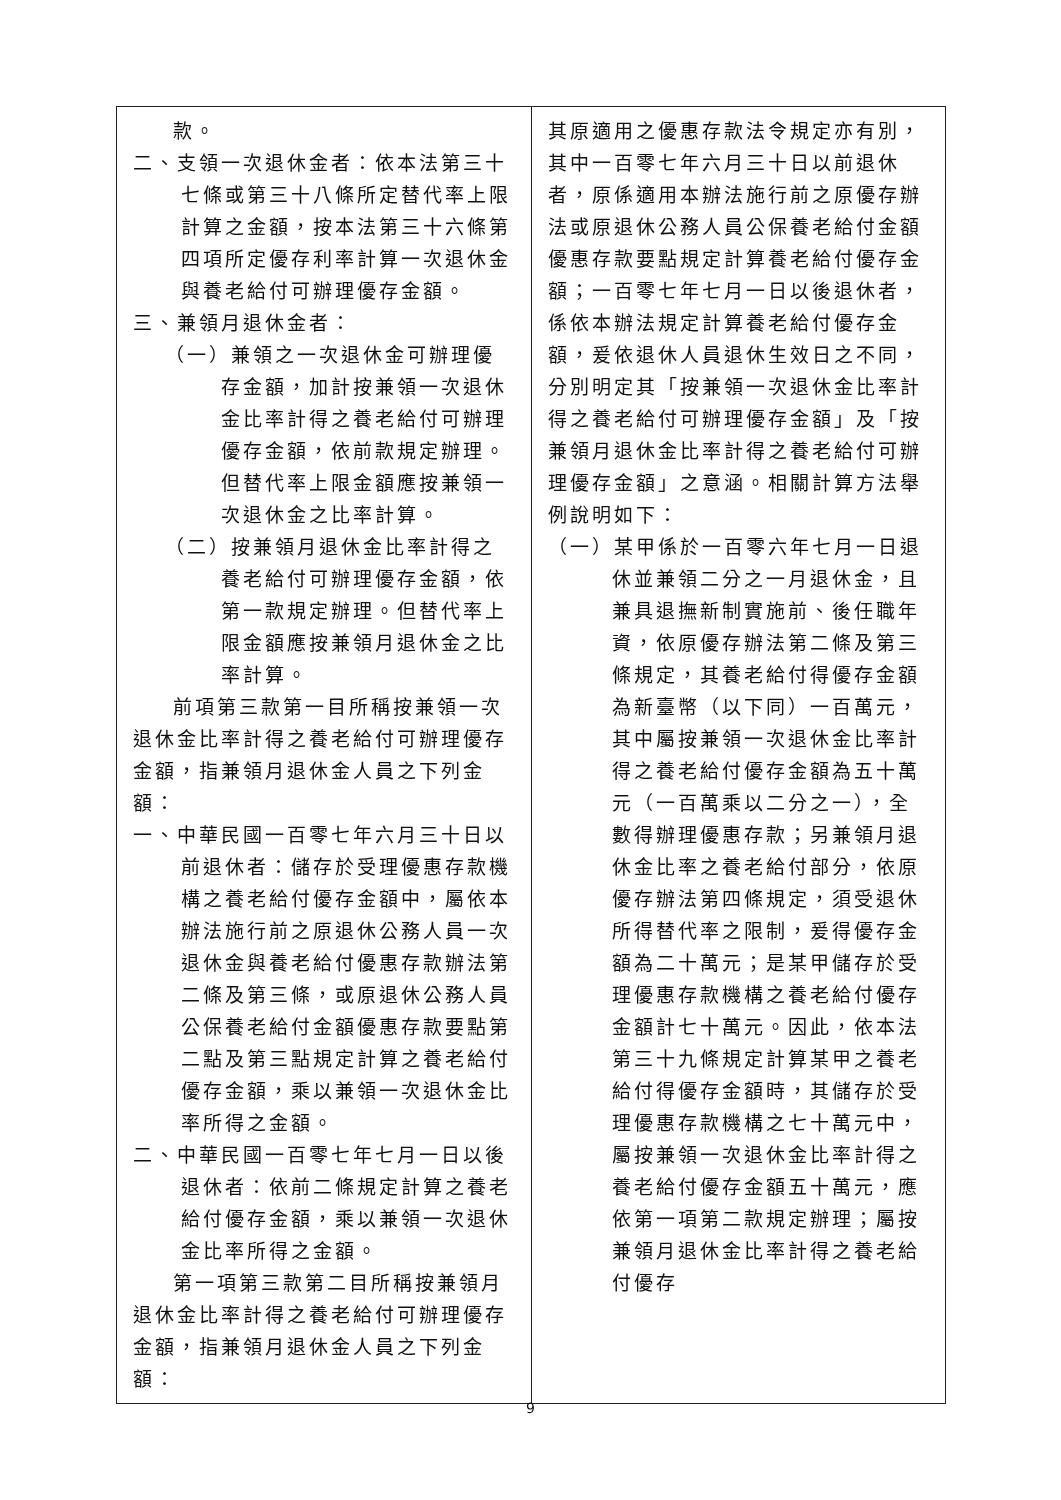| 款。 二、支領一次退休金者：依本法第三十七條或第三十八條所定替代率上限計算之金額，按本法第三十六條第四項所定優存利率計算一次退休金與養老給付可辦理優存金額。 三、兼領月退休金者： （一）兼領之一次退休金可辦理優存金額，加計按兼領一次退休金比率計得之養老給付可辦理優存金額，依前款規定辦理。但替代率上限金額應按兼領一次退休金之比率計算。 （二）按兼領月退休金比率計得之養老給付可辦理優存金額，依第一款規定辦理。但替代率上限金額應按兼領月退休金之比率計算。 前項第三款第一目所稱按兼領一次退休金比率計得之養老給付可辦理優存金額，指兼領月退休金人員之下列金額： 一、中華民國一百零七年六月三十日以前退休者：儲存於受理優惠存款機構之養老給付優存金額中，屬依本辦法施行前之原退休公務人員一次退休金與養老給付優惠存款辦法第二條及第三條，或原退休公務人員公保養老給付金額優惠存款要點第二點及第三點規定計算之養老給付優存金額，乘以兼領一次退休金比率所得之金額。 二、中華民國一百零七年七月一日以後退休者：依前二條規定計算之養老給付優存金額，乘以兼領一次退休金比率所得之金額。 第一項第三款第二目所稱按兼領月退休金比率計得之養老給付可辦理優存金額，指兼領月退休金人員之下列金額： | 其原適用之優惠存款法令規定亦有別，其中一百零七年六月三十日以前退休者，原係適用本辦法施行前之原優存辦法或原退休公務人員公保養老給付金額優惠存款要點規定計算養老給付優存金額；一百零七年七月一日以後退休者，係依本辦法規定計算養老給付優存金額，爰依退休人員退休生效日之不同，分別明定其「按兼領一次退休金比率計得之養老給付可辦理優存金額」及「按兼領月退休金比率計得之養老給付可辦理優存金額」之意涵。相關計算方法舉例說明如下： （一）某甲係於一百零六年七月一日退休並兼領二分之一月退休金，且兼具退撫新制實施前、後任職年資，依原優存辦法第二條及第三條規定，其養老給付得優存金額為新臺幣（以下同）一百萬元，其中屬按兼領一次退休金比率計得之養老給付優存金額為五十萬元（一百萬乘以二分之一），全數得辦理優惠存款；另兼領月退休金比率之養老給付部分，依原優存辦法第四條規定，須受退休所得替代率之限制，爰得優存金額為二十萬元；是某甲儲存於受理優惠存款機構之養老給付優存金額計七十萬元。因此，依本法第三十九條規定計算某甲之養老給付得優存金額時，其儲存於受理優惠存款機構之七十萬元中，屬按兼領一次退休金比率計得之養老給付優存金額五十萬元，應依第一項第二款規定辦理；屬按兼領月退休金比率計得之養老給付優存 |
9